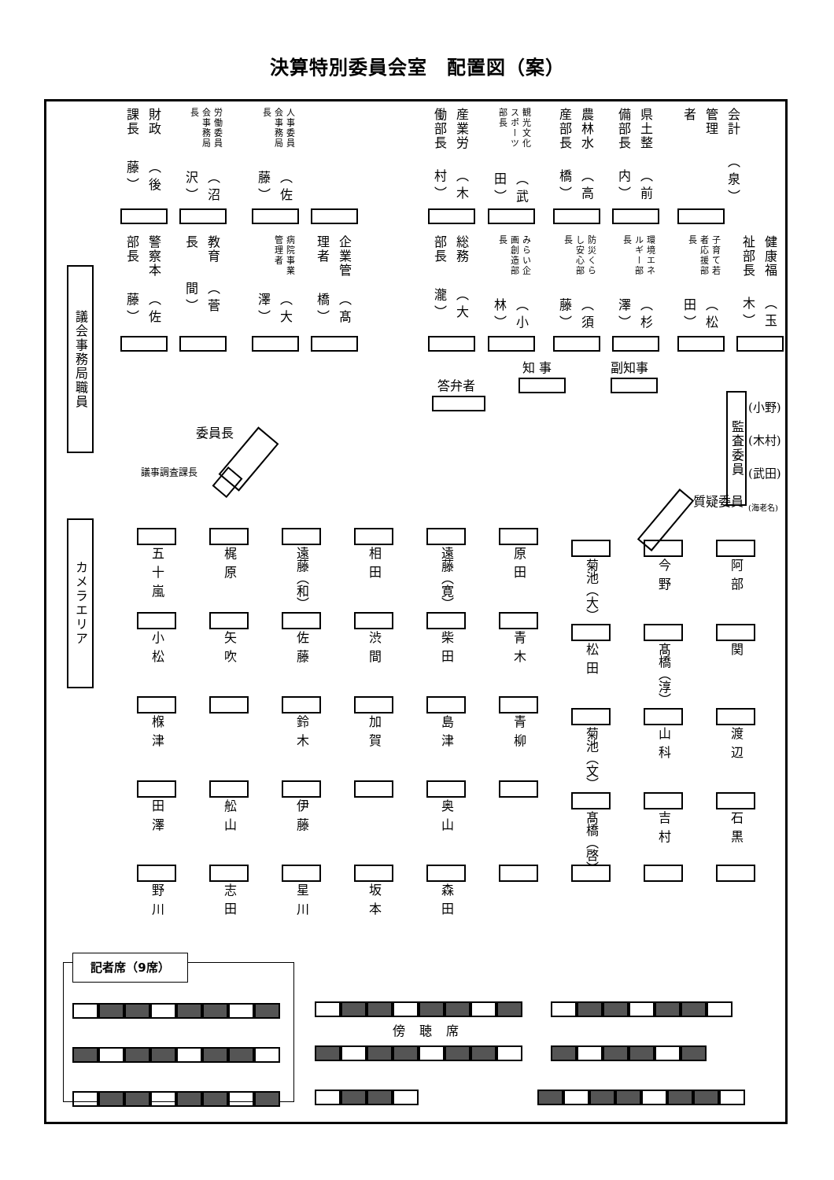決算特別委員会室　配置図（案）
議会事務局職員
カメラエリア
財政課長 （後藤）
労働委員会事務局長 （沼沢）
人事委員会事務局長 （佐藤）
産業労働部長 （木村）
観光文化スポーツ部長 （武田）
農林水産部長 （高橋）
県土整備部長 （前内）
会計管理者 （泉）
警察本部長 （佐藤）
教育長 （菅間）
病院事業管理者 （大澤）
企業管理者 （髙橋）
総務部長 （大瀧）
みらい企画創造部長 （小林）
防災くらし安心部長 （須藤）
環境エネルギー部長 （杉澤）
子育て若者応援部長 （松田）
健康福祉部長 （玉木）
委員長
議事調査課長
答弁者
知 事 副知事
質疑委員
監査委員
(小野)
(木村)
(武田)
(海老名)
五十嵐
梶原
遠藤（和）
相田
遠藤（寛）
原田
菊池（大）
今野
阿部
小松
矢吹
佐藤
渋間
柴田
青木
松田
髙橋（淳）
関
椺津
鈴木
加賀
島津
青柳
菊池（文）
山科
渡辺
田澤
舩山
伊藤
奥山
髙橋（啓）
吉村
石黒
野川
志田
星川
坂本
森田
記者席（9席）
傍聴席